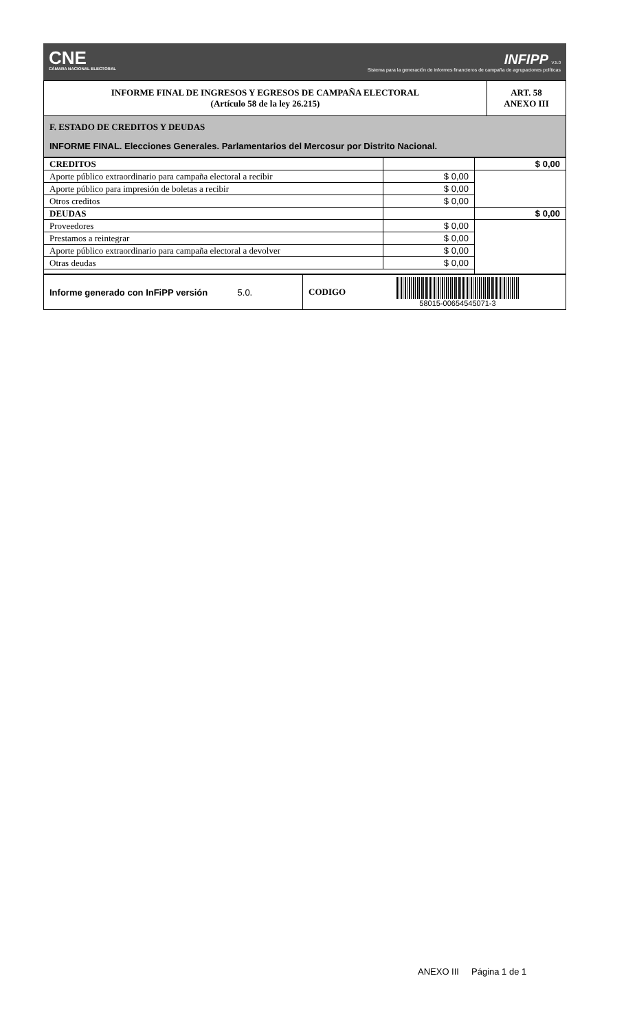CNE
CÁMARA NACIONAL ELECTORAL
INFIPP V.5.0
Sistema para la generación de informes financieros de campaña de agrupaciones políticas
| INFORME FINAL DE INGRESOS Y EGRESOS DE CAMPAÑA ELECTORAL (Artículo 58 de la ley 26.215) | ART. 58 ANEXO III |
F. ESTADO DE CREDITOS Y DEUDAS
INFORME FINAL. Elecciones Generales. Parlamentarios del Mercosur por Distrito Nacional.
| CREDITOS | | $ 0,00 |
| Aporte público extraordinario para campaña electoral a recibir | $ 0,00 | |
| Aporte público para impresión de boletas a recibir | $ 0,00 | |
| Otros creditos | $ 0,00 | |
| DEUDAS | | $ 0,00 |
| Proveedores | $ 0,00 | |
| Prestamos a reintegrar | $ 0,00 | |
| Aporte público extraordinario para campaña electoral a devolver | $ 0,00 | |
| Otras deudas | $ 0,00 | |
| Informe generado con InFiPP versión 5.0. | CODIGO 58015-00654545071-3 |
ANEXO III Página 1 de 1